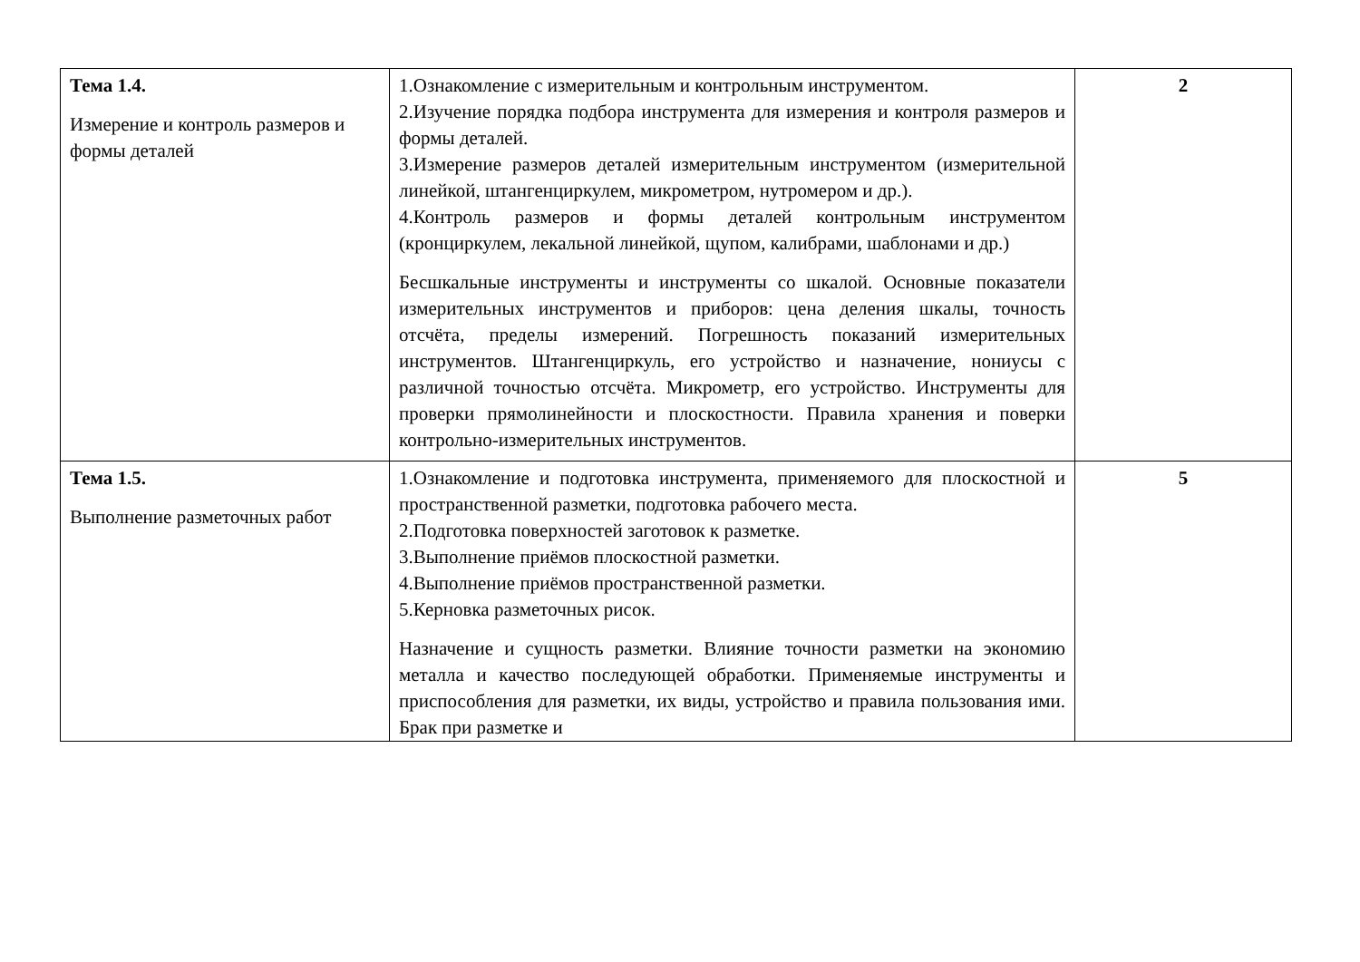| Тема 1.4. Измерение и контроль размеров и формы деталей | 1.Ознакомление с измерительным и контрольным инструментом. 2.Изучение порядка подбора инструмента для измерения и контроля размеров и формы деталей. 3.Измерение размеров деталей измерительным инструментом (измерительной линейкой, штангенциркулем, микрометром, нутромером и др.). 4.Контроль размеров и формы деталей контрольным инструментом (кронциркулем, лекальной линейкой, щупом, калибрами, шаблонами и др.) Бесшкальные инструменты и инструменты со шкалой. Основные показатели измерительных инструментов и приборов: цена деления шкалы, точность отсчёта, пределы измерений. Погрешность показаний измерительных инструментов. Штангенциркуль, его устройство и назначение, нониусы с различной точностью отсчёта. Микрометр, его устройство. Инструменты для проверки прямолинейности и плоскостности. Правила хранения и поверки контрольно-измерительных инструментов. | 2 |
| Тема 1.5. Выполнение разметочных работ | 1.Ознакомление и подготовка инструмента, применяемого для плоскостной и пространственной разметки, подготовка рабочего места. 2.Подготовка поверхностей заготовок к разметке. 3.Выполнение приёмов плоскостной разметки. 4.Выполнение приёмов пространственной разметки. 5.Керновка разметочных рисок. Назначение и сущность разметки. Влияние точности разметки на экономию металла и качество последующей обработки. Применяемые инструменты и приспособления для разметки, их виды, устройство и правила пользования ими. Брак при разметке и | 5 |